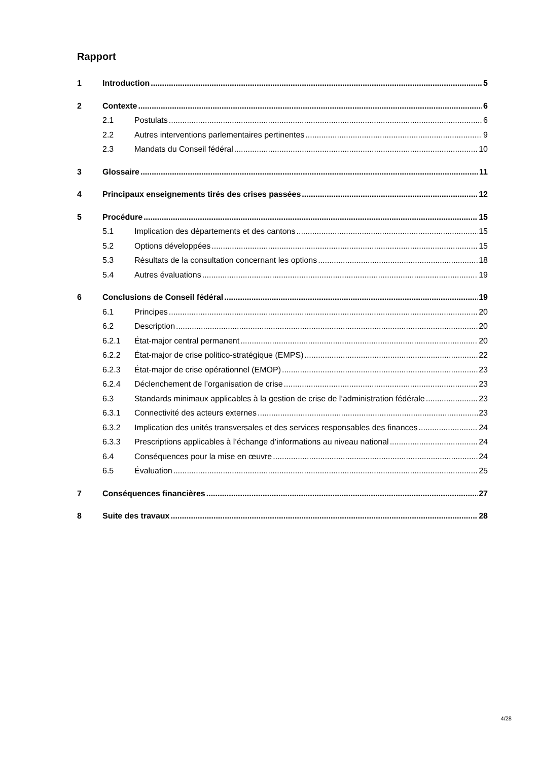Rapport
1 Introduction 5
2 Contexte 6
2.1 Postulats 6
2.2 Autres interventions parlementaires pertinentes 9
2.3 Mandats du Conseil fédéral 10
3 Glossaire 11
4 Principaux enseignements tirés des crises passées 12
5 Procédure 15
5.1 Implication des départements et des cantons 15
5.2 Options développées 15
5.3 Résultats de la consultation concernant les options 18
5.4 Autres évaluations 19
6 Conclusions de Conseil fédéral 19
6.1 Principes 20
6.2 Description 20
6.2.1 État-major central permanent 20
6.2.2 État-major de crise politico-stratégique (EMPS) 22
6.2.3 État-major de crise opérationnel (EMOP) 23
6.2.4 Déclenchement de l’organisation de crise 23
6.3 Standards minimaux applicables à la gestion de crise de l’administration fédérale 23
6.3.1 Connectivité des acteurs externes 23
6.3.2 Implication des unités transversales et des services responsables des finances 24
6.3.3 Prescriptions applicables à l’échange d’informations au niveau national 24
6.4 Conséquences pour la mise en œuvre 24
6.5 Évaluation 25
7 Conséquences financières 27
8 Suite des travaux 28
4/28